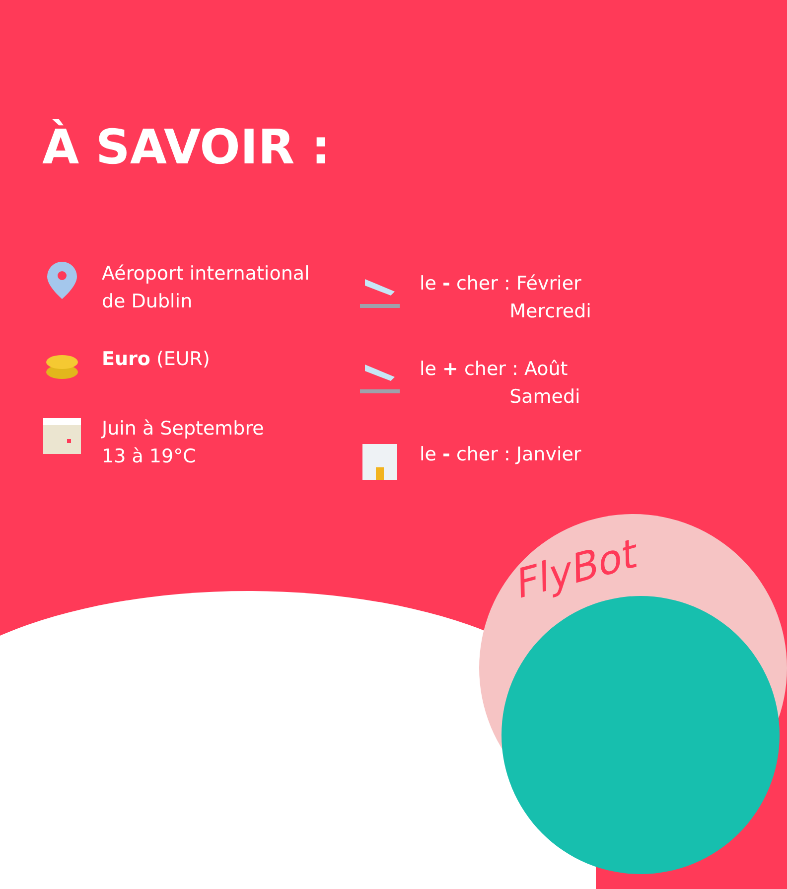FlyBot
À SAVOIR :
Aéroport international
de Dublin
Euro (EUR)
Juin à Septembre
13 à 19°C
le - cher : Février
Mercredi
le + cher : Août
Samedi
le - cher : Janvier